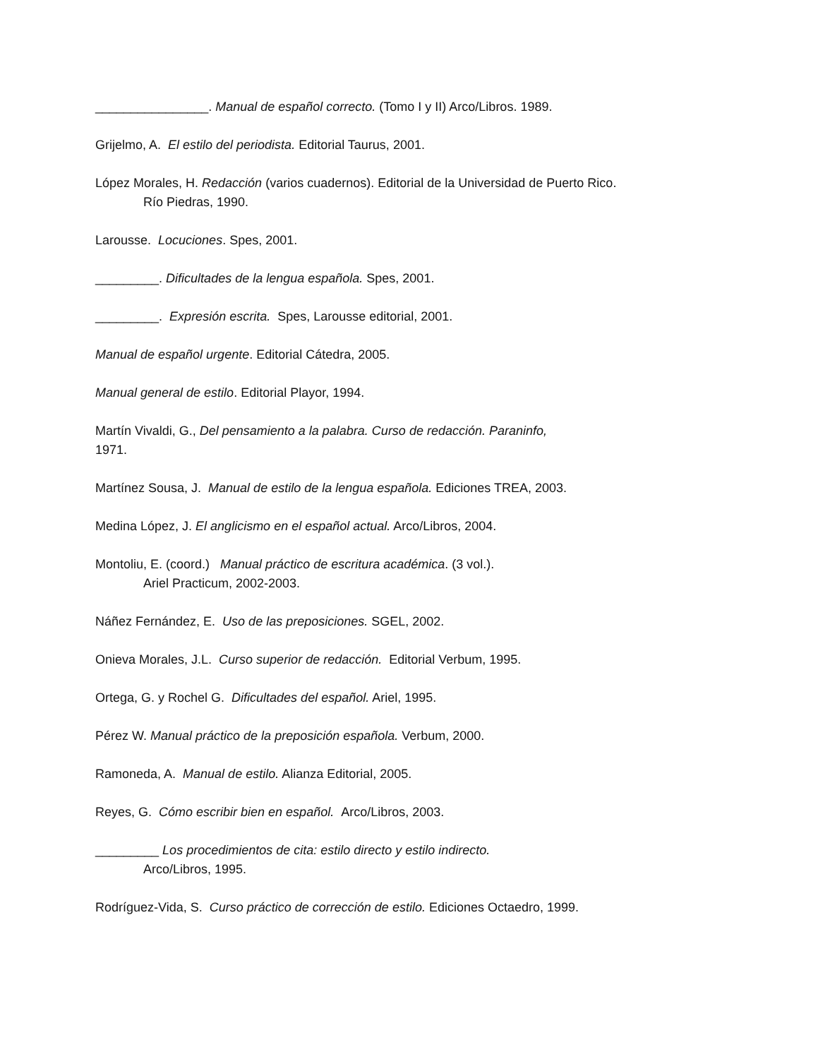________________. Manual de español correcto. (Tomo I y II) Arco/Libros. 1989.
Grijelmo, A. El estilo del periodista. Editorial Taurus, 2001.
López Morales, H. Redacción (varios cuadernos). Editorial de la Universidad de Puerto Rico.
Río Piedras, 1990.
Larousse. Locuciones. Spes, 2001.
_________. Dificultades de la lengua española. Spes, 2001.
_________. Expresión escrita. Spes, Larousse editorial, 2001.
Manual de español urgente. Editorial Cátedra, 2005.
Manual general de estilo. Editorial Playor, 1994.
Martín Vivaldi, G., Del pensamiento a la palabra. Curso de redacción. Paraninfo,
1971.
Martínez Sousa, J. Manual de estilo de la lengua española. Ediciones TREA, 2003.
Medina López, J. El anglicismo en el español actual. Arco/Libros, 2004.
Montoliu, E. (coord.) Manual práctico de escritura académica. (3 vol.).
Ariel Practicum, 2002-2003.
Náñez Fernández, E. Uso de las preposiciones. SGEL, 2002.
Onieva Morales, J.L. Curso superior de redacción. Editorial Verbum, 1995.
Ortega, G. y Rochel G. Dificultades del español. Ariel, 1995.
Pérez W. Manual práctico de la preposición española. Verbum, 2000.
Ramoneda, A. Manual de estilo. Alianza Editorial, 2005.
Reyes, G. Cómo escribir bien en español. Arco/Libros, 2003.
_________ Los procedimientos de cita: estilo directo y estilo indirecto.
Arco/Libros, 1995.
Rodríguez-Vida, S. Curso práctico de corrección de estilo. Ediciones Octaedro, 1999.